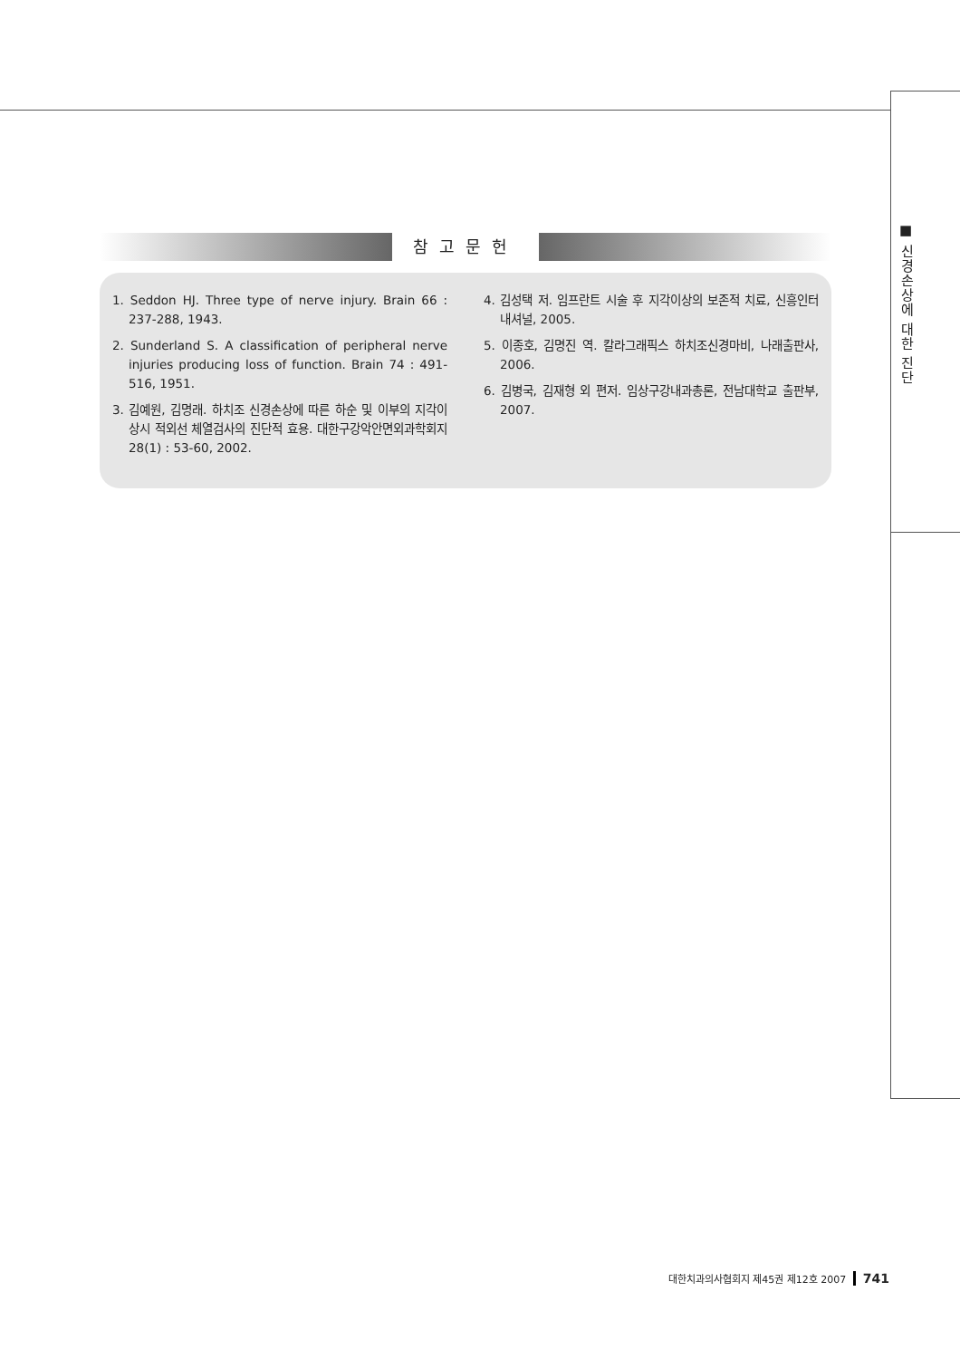■ 신경손상에 대한 진단
참고문헌
1. Seddon HJ. Three type of nerve injury. Brain 66 : 237-288, 1943.
2. Sunderland S. A classification of peripheral nerve injuries producing loss of function. Brain 74 : 491-516, 1951.
3. 김예원, 김명래. 하치조 신경손상에 따른 하순 및 이부의 지각이상시 적외선 체열검사의 진단적 효용. 대한구강악안면외과학회지 28(1) : 53-60, 2002.
4. 김성택 저. 임프란트 시술 후 지각이상의 보존적 치료, 신흥인터내셔널, 2005.
5. 이종호, 김명진 역. 칼라그래픽스 하치조신경마비, 나래출판사, 2006.
6. 김병국, 김재형 외 편저. 임상구강내과총론, 전남대학교 출판부, 2007.
대한치과의사협회지 제45권 제12호 2007 741